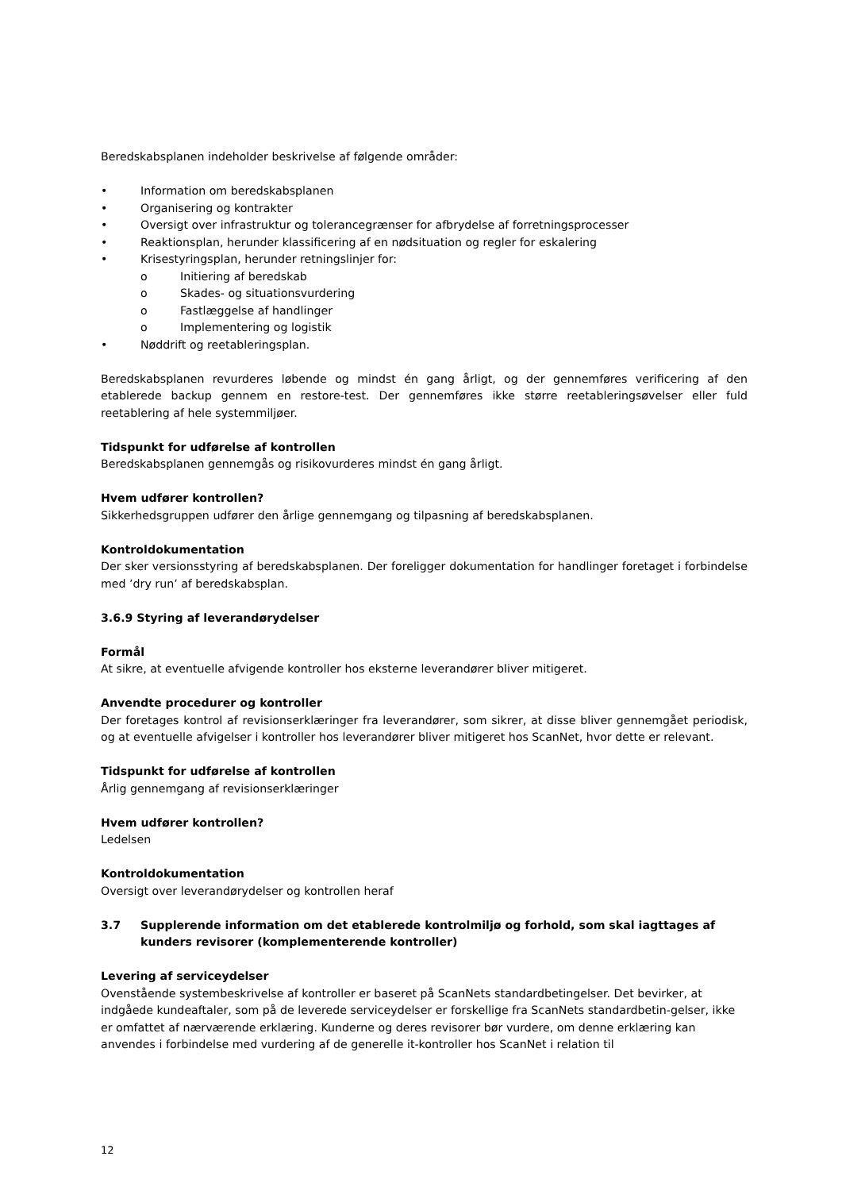Beredskabsplanen indeholder beskrivelse af følgende områder:
• Information om beredskabsplanen
• Organisering og kontrakter
• Oversigt over infrastruktur og tolerancegrænser for afbrydelse af forretningsprocesser
• Reaktionsplan, herunder klassificering af en nødsituation og regler for eskalering
• Krisestyringsplan, herunder retningslinjer for:
o Initiering af beredskab
o Skades- og situationsvurdering
o Fastlæggelse af handlinger
o Implementering og logistik
• Nøddrift og reetableringsplan.
Beredskabsplanen revurderes løbende og mindst én gang årligt, og der gennemføres verificering af den etablerede backup gennem en restore-test. Der gennemføres ikke større reetableringsøvelser eller fuld reetablering af hele systemmiljøer.
Tidspunkt for udførelse af kontrollen
Beredskabsplanen gennemgås og risikovurderes mindst én gang årligt.
Hvem udfører kontrollen?
Sikkerhedsgruppen udfører den årlige gennemgang og tilpasning af beredskabsplanen.
Kontroldokumentation
Der sker versionsstyring af beredskabsplanen. Der foreligger dokumentation for handlinger foretaget i forbindelse med ’dry run’ af beredskabsplan.
3.6.9 Styring af leverandørydelser
Formål
At sikre, at eventuelle afvigende kontroller hos eksterne leverandører bliver mitigeret.
Anvendte procedurer og kontroller
Der foretages kontrol af revisionserklæringer fra leverandører, som sikrer, at disse bliver gennemgået periodisk, og at eventuelle afvigelser i kontroller hos leverandører bliver mitigeret hos ScanNet, hvor dette er relevant.
Tidspunkt for udførelse af kontrollen
Årlig gennemgang af revisionserklæringer
Hvem udfører kontrollen?
Ledelsen
Kontroldokumentation
Oversigt over leverandørydelser og kontrollen heraf
3.7 Supplerende information om det etablerede kontrolmiljø og forhold, som skal iagttages af kunders revisorer (komplementerende kontroller)
Levering af serviceydelser
Ovenstående systembeskrivelse af kontroller er baseret på ScanNets standardbetingelser. Det bevirker, at indgåede kundeaftaler, som på de leverede serviceydelser er forskellige fra ScanNets standardbetin-gelser, ikke er omfattet af nærværende erklæring. Kunderne og deres revisorer bør vurdere, om denne erklæring kan anvendes i forbindelse med vurdering af de generelle it-kontroller hos ScanNet i relation til
12